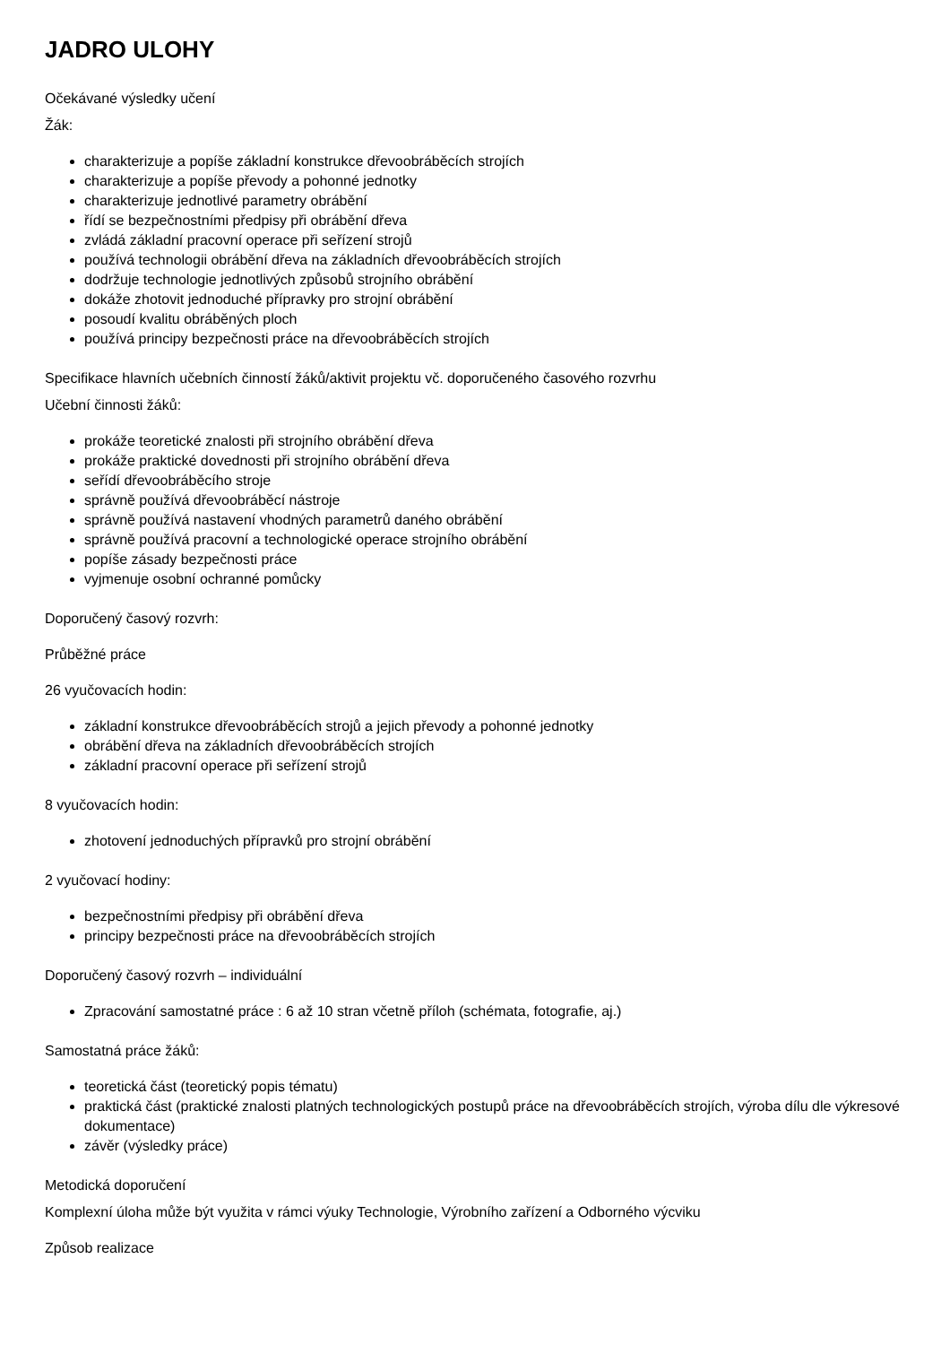JADRO ULOHY
Očekávané výsledky učení
Žák:
charakterizuje a popíše základní konstrukce dřevoobráběcích strojích
charakterizuje a popíše převody a pohonné jednotky
charakterizuje jednotlivé parametry obrábění
řídí se bezpečnostními předpisy při obrábění dřeva
zvládá základní pracovní operace při seřízení strojů
používá technologii obrábění dřeva na základních dřevoobráběcích strojích
dodržuje technologie jednotlivých způsobů strojního obrábění
dokáže zhotovit jednoduché přípravky pro strojní obrábění
posoudí kvalitu obráběných ploch
používá principy bezpečnosti práce na dřevoobráběcích strojích
Specifikace hlavních učebních činností žáků/aktivit projektu vč. doporučeného časového rozvrhu
Učební činnosti žáků:
prokáže teoretické znalosti při strojního obrábění dřeva
prokáže praktické dovednosti při strojního obrábění dřeva
seřídí dřevoobráběcího stroje
správně používá dřevoobráběcí nástroje
správně používá nastavení vhodných parametrů daného obrábění
správně používá pracovní a technologické operace strojního obrábění
popíše zásady bezpečnosti práce
vyjmenuje osobní ochranné pomůcky
Doporučený časový rozvrh:
Průběžné práce
26 vyučovacích hodin:
základní konstrukce dřevoobráběcích strojů a jejich převody a pohonné jednotky
obrábění dřeva na základních dřevoobráběcích strojích
základní pracovní operace při seřízení strojů
8 vyučovacích hodin:
zhotovení jednoduchých přípravků pro strojní obrábění
2 vyučovací hodiny:
bezpečnostními předpisy při obrábění dřeva
principy bezpečnosti práce na dřevoobráběcích strojích
Doporučený časový rozvrh – individuální
Zpracování samostatné práce : 6 až 10 stran včetně příloh (schémata, fotografie, aj.)
Samostatná práce žáků:
teoretická část (teoretický popis tématu)
praktická část (praktické znalosti platných technologických postupů práce na dřevoobráběcích strojích, výroba dílu dle výkresové dokumentace)
závěr (výsledky práce)
Metodická doporučení
Komplexní úloha může být využita v rámci výuky Technologie, Výrobního zařízení a Odborného výcviku
Způsob realizace